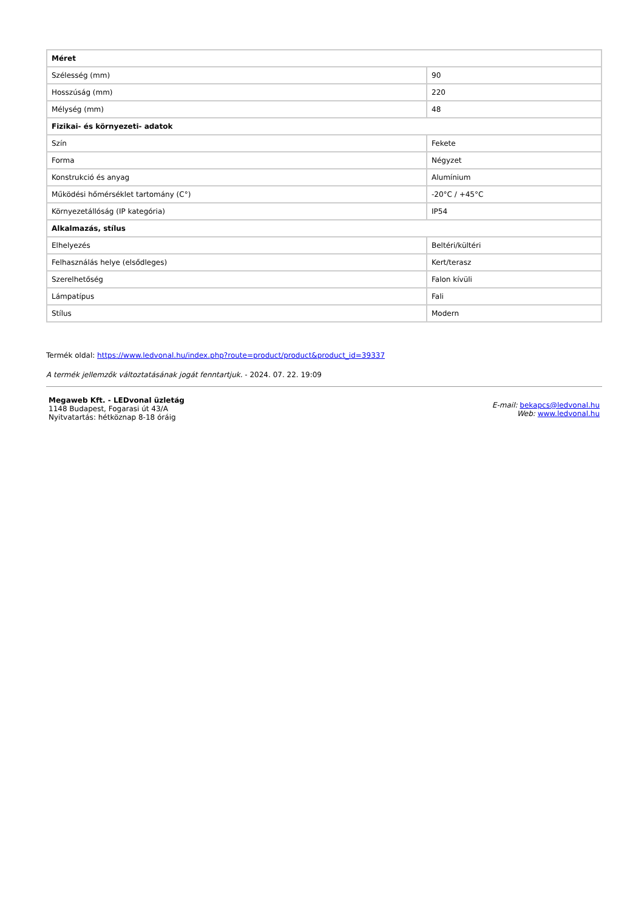| Méret | |
| --- | --- |
| Szélesség (mm) | 90 |
| Hosszúság (mm) | 220 |
| Mélység (mm) | 48 |
| Fizikai- és környezeti- adatok | |
| Szín | Fekete |
| Forma | Négyzet |
| Konstrukció és anyag | Alumínium |
| Működési hőmérséklet tartomány (C°) | -20°C / +45°C |
| Környezetállóság (IP kategória) | IP54 |
| Alkalmazás, stílus | |
| Elhelyezés | Beltéri/kültéri |
| Felhasználás helye (elsődleges) | Kert/terasz |
| Szerelhetőség | Falon kívüli |
| Lámpatípus | Fali |
| Stílus | Modern |
Termék oldal: https://www.ledvonal.hu/index.php?route=product/product&product_id=39337
A termék jellemzők változtatásának jogát fenntartjuk. - 2024. 07. 22. 19:09
Megaweb Kft. - LEDvonal üzletág
1148 Budapest, Fogarasi út 43/A
Nyitvatartás: hétköznap 8-18 óráig
E-mail: bekapcs@ledvonal.hu
Web: www.ledvonal.hu